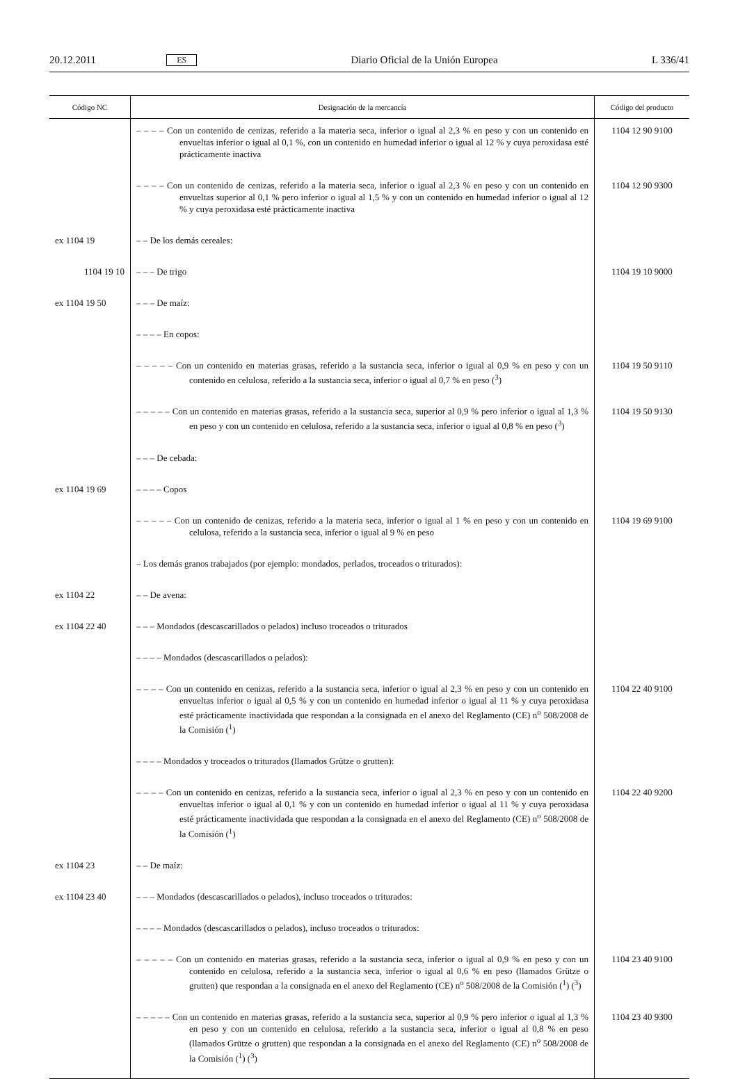20.12.2011 ES Diario Oficial de la Unión Europea L 336/41
| Código NC | Designación de la mercancía | Código del producto |
| --- | --- | --- |
| | – – – – Con un contenido de cenizas, referido a la materia seca, inferior o igual al 2,3 % en peso y con un contenido en envueltas inferior o igual al 0,1 %, con un contenido en humedad inferior o igual al 12 % y cuya peroxidasa esté prácticamente inactiva | 1104 12 90 9100 |
| | – – – – Con un contenido de cenizas, referido a la materia seca, inferior o igual al 2,3 % en peso y con un contenido en envueltas superior al 0,1 % pero inferior o igual al 1,5 % y con un contenido en humedad inferior o igual al 12 % y cuya peroxidasa esté prácticamente inactiva | 1104 12 90 9300 |
| ex 1104 19 | – – De los demás cereales: | |
| 1104 19 10 | – – – De trigo | 1104 19 10 9000 |
| ex 1104 19 50 | – – – De maíz: | |
| | – – – – En copos: | |
| | – – – – – Con un contenido en materias grasas, referido a la sustancia seca, inferior o igual al 0,9 % en peso y con un contenido en celulosa, referido a la sustancia seca, inferior o igual al 0,7 % en peso (<sup>3</sup>) | 1104 19 50 9110 |
| | – – – – – Con un contenido en materias grasas, referido a la sustancia seca, superior al 0,9 % pero inferior o igual al 1,3 % en peso y con un contenido en celulosa, referido a la sustancia seca, inferior o igual al 0,8 % en peso (<sup>3</sup>) | 1104 19 50 9130 |
| | – – – De cebada: | |
| ex 1104 19 69 | – – – – Copos | |
| | – – – – – Con un contenido de cenizas, referido a la materia seca, inferior o igual al 1 % en peso y con un contenido en celulosa, referido a la sustancia seca, inferior o igual al 9 % en peso | 1104 19 69 9100 |
| | – Los demás granos trabajados (por ejemplo: mondados, perlados, troceados o triturados): | |
| ex 1104 22 | – – De avena: | |
| ex 1104 22 40 | – – – Mondados (descascarillados o pelados) incluso troceados o triturados | |
| | – – – – Mondados (descascarillados o pelados): | |
| | – – – – Con un contenido en cenizas, referido a la sustancia seca, inferior o igual al 2,3 % en peso y con un contenido en envueltas inferior o igual al 0,5 % y con un contenido en humedad inferior o igual al 11 % y cuya peroxidasa esté prácticamente inactividada que respondan a la consignada en el anexo del Reglamento (CE) n<sup>o</sup> 508/2008 de la Comisión (<sup>1</sup>) | 1104 22 40 9100 |
| | – – – – Mondados y troceados o triturados (llamados Grütze o grutten): | |
| | – – – – Con un contenido en cenizas, referido a la sustancia seca, inferior o igual al 2,3 % en peso y con un contenido en envueltas inferior o igual al 0,1 % y con un contenido en humedad inferior o igual al 11 % y cuya peroxidasa esté prácticamente inactividada que respondan a la consignada en el anexo del Reglamento (CE) n<sup>o</sup> 508/2008 de la Comisión (<sup>1</sup>) | 1104 22 40 9200 |
| ex 1104 23 | – – De maíz: | |
| ex 1104 23 40 | – – – Mondados (descascarillados o pelados), incluso troceados o triturados: | |
| | – – – – Mondados (descascarillados o pelados), incluso troceados o triturados: | |
| | – – – – – Con un contenido en materias grasas, referido a la sustancia seca, inferior o igual al 0,9 % en peso y con un contenido en celulosa, referido a la sustancia seca, inferior o igual al 0,6 % en peso (llamados Grütze o grutten) que respondan a la consignada en el anexo del Reglamento (CE) n<sup>o</sup> 508/2008 de la Comisión (<sup>1</sup>) (<sup>3</sup>) | 1104 23 40 9100 |
| | – – – – – Con un contenido en materias grasas, referido a la sustancia seca, superior al 0,9 % pero inferior o igual al 1,3 % en peso y con un contenido en celulosa, referido a la sustancia seca, inferior o igual al 0,8 % en peso (llamados Grütze o grutten) que respondan a la consignada en el anexo del Reglamento (CE) n<sup>o</sup> 508/2008 de la Comisión (<sup>1</sup>) (<sup>3</sup>) | 1104 23 40 9300 |